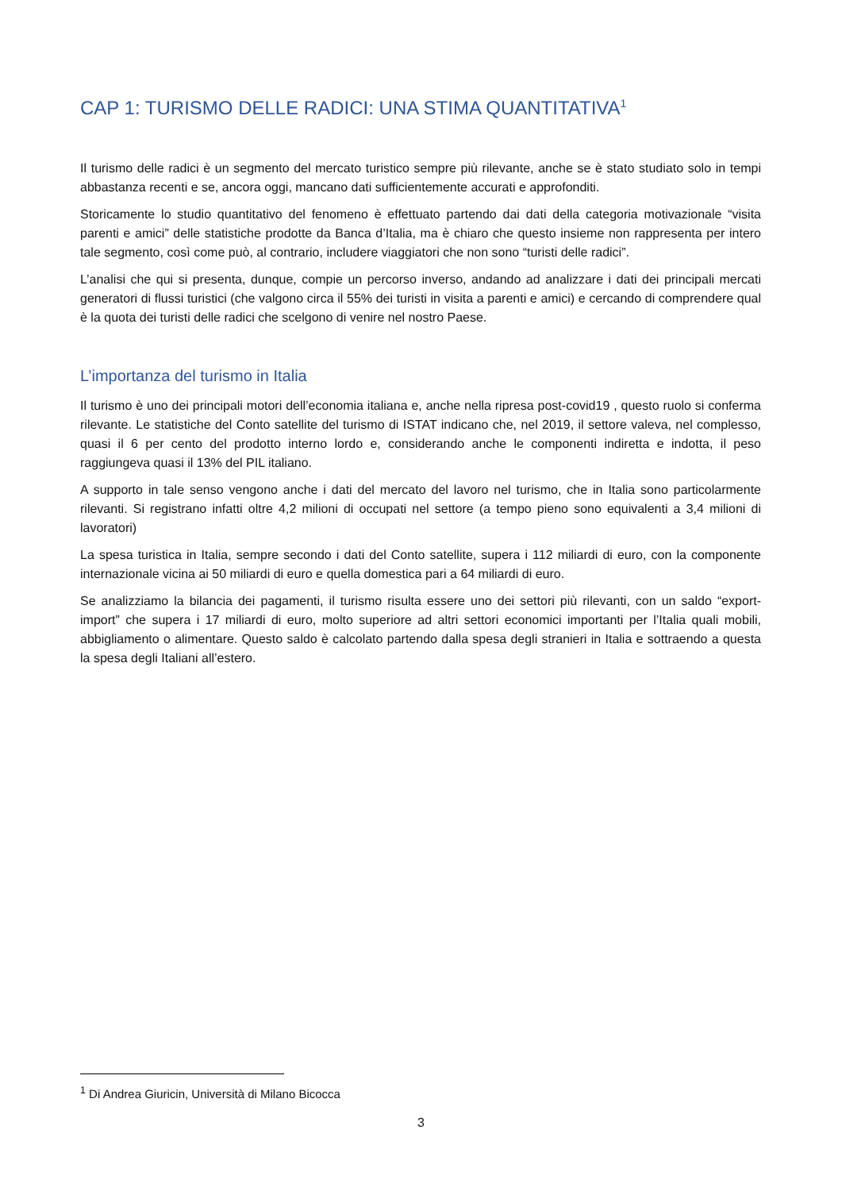CAP 1: TURISMO DELLE RADICI: UNA STIMA QUANTITATIVA<sup>1</sup>
Il turismo delle radici è un segmento del mercato turistico sempre più rilevante, anche se è stato studiato solo in tempi abbastanza recenti e se, ancora oggi, mancano dati sufficientemente accurati e approfonditi.
Storicamente lo studio quantitativo del fenomeno è effettuato partendo dai dati della categoria motivazionale “visita parenti e amici” delle statistiche prodotte da Banca d’Italia, ma è chiaro che questo insieme non rappresenta per intero tale segmento, così come può, al contrario, includere viaggiatori che non sono “turisti delle radici”.
L’analisi che qui si presenta, dunque, compie un percorso inverso, andando ad analizzare i dati dei principali mercati generatori di flussi turistici (che valgono circa il 55% dei turisti in visita a parenti e amici) e cercando di comprendere qual è la quota dei turisti delle radici che scelgono di venire nel nostro Paese.
L’importanza del turismo in Italia
Il turismo è uno dei principali motori dell’economia italiana e, anche nella ripresa post-covid19 , questo ruolo si conferma rilevante. Le statistiche del Conto satellite del turismo di ISTAT indicano che, nel 2019, il settore valeva, nel complesso, quasi il 6 per cento del prodotto interno lordo e, considerando anche le componenti indiretta e indotta, il peso raggiungeva quasi il 13% del PIL italiano.
A supporto in tale senso vengono anche i dati del mercato del lavoro nel turismo, che in Italia sono particolarmente rilevanti. Si registrano infatti oltre 4,2 milioni di occupati nel settore (a tempo pieno sono equivalenti a 3,4 milioni di lavoratori)
La spesa turistica in Italia, sempre secondo i dati del Conto satellite, supera i 112 miliardi di euro, con la componente internazionale vicina ai 50 miliardi di euro e quella domestica pari a 64 miliardi di euro.
Se analizziamo la bilancia dei pagamenti, il turismo risulta essere uno dei settori più rilevanti, con un saldo “export-import” che supera i 17 miliardi di euro, molto superiore ad altri settori economici importanti per l’Italia quali mobili, abbigliamento o alimentare. Questo saldo è calcolato partendo dalla spesa degli stranieri in Italia e sottraendo a questa la spesa degli Italiani all’estero.
<sup>1</sup> Di Andrea Giuricin, Università di Milano Bicocca
3